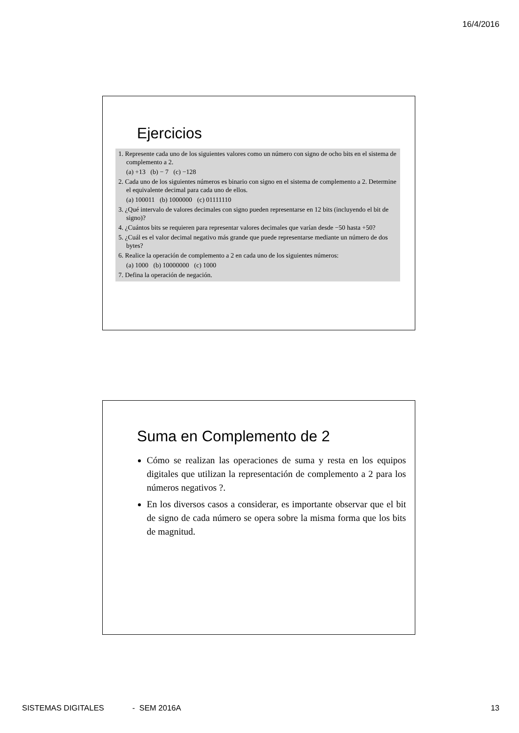16/4/2016
Ejercicios
1. Represente cada uno de los siguientes valores como un número con signo de ocho bits en el sistema de complemento a 2.
(a) +13 (b) − 7 (c) −128
2. Cada uno de los siguientes números es binario con signo en el sistema de complemento a 2. Determine el equivalente decimal para cada uno de ellos.
(a) 100011 (b) 1000000 (c) 01111110
3. ¿Qué intervalo de valores decimales con signo pueden representarse en 12 bits (incluyendo el bit de signo)?
4. ¿Cuántos bits se requieren para representar valores decimales que varían desde −50 hasta +50?
5. ¿Cuál es el valor decimal negativo más grande que puede representarse mediante un número de dos bytes?
6. Realice la operación de complemento a 2 en cada uno de los siguientes números:
(a) 1000 (b) 10000000 (c) 1000
7. Defina la operación de negación.
Suma en Complemento de 2
Cómo se realizan las operaciones de suma y resta en los equipos digitales que utilizan la representación de complemento a 2 para los números negativos ?.
En los diversos casos a considerar, es importante observar que el bit de signo de cada número se opera sobre la misma forma que los bits de magnitud.
SISTEMAS DIGITALES - SEM 2016A
13